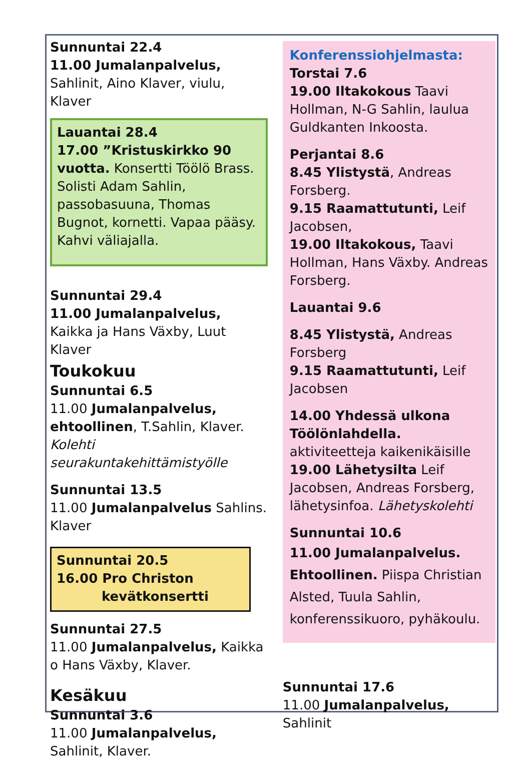Sunnuntai 22.4
11.00 Jumalanpalvelus, Sahlinit, Aino Klaver, viulu, Klaver
Lauantai 28.4
17.00 ”Kristuskirkko 90 vuotta. Konsertti Töölö Brass. Solisti Adam Sahlin, passobasuuna, Thomas Bugnot, kornetti. Vapaa pääsy. Kahvi väliajalla.
Sunnuntai 29.4
11.00 Jumalanpalvelus, Kaikka ja Hans Växby, Luut Klaver
Toukokuu
Sunnuntai 6.5
11.00 Jumalanpalvelus, ehtoollinen, T.Sahlin, Klaver. Kolehti seurakuntakehittämistyölle
Sunnuntai 13.5
11.00 Jumalanpalvelus Sahlins. Klaver
Sunnuntai 20.5
16.00 Pro Christon
kevätkonsertti
Sunnuntai 27.5
11.00 Jumalanpalvelus, Kaikka o Hans Växby, Klaver.
Kesäkuu
Sunnuntai 3.6
11.00 Jumalanpalvelus, Sahlinit, Klaver.
Konferenssiohjelmasta:
Torstai 7.6
19.00 Iltakokous Taavi Hollman, N-G Sahlin, laulua Guldkanten Inkoosta.
Perjantai 8.6
8.45 Ylistystä, Andreas Forsberg.
9.15 Raamattutunti, Leif Jacobsen,
19.00 Iltakokous, Taavi Hollman, Hans Växby. Andreas Forsberg.
Lauantai 9.6
8.45 Ylistystä, Andreas Forsberg
9.15 Raamattutunti, Leif Jacobsen
14.00 Yhdessä ulkona Töölönlahdella. aktiviteetteja kaikenikäisille
19.00 Lähetysilta Leif Jacobsen, Andreas Forsberg, lähetysinfoa. Lähetyskolehti
Sunnuntai 10.6
11.00 Jumalanpalvelus. Ehtoollinen. Piispa Christian Alsted, Tuula Sahlin, konferenssikuoro, pyhäkoulu.
Sunnuntai 17.6
11.00 Jumalanpalvelus, Sahlinit